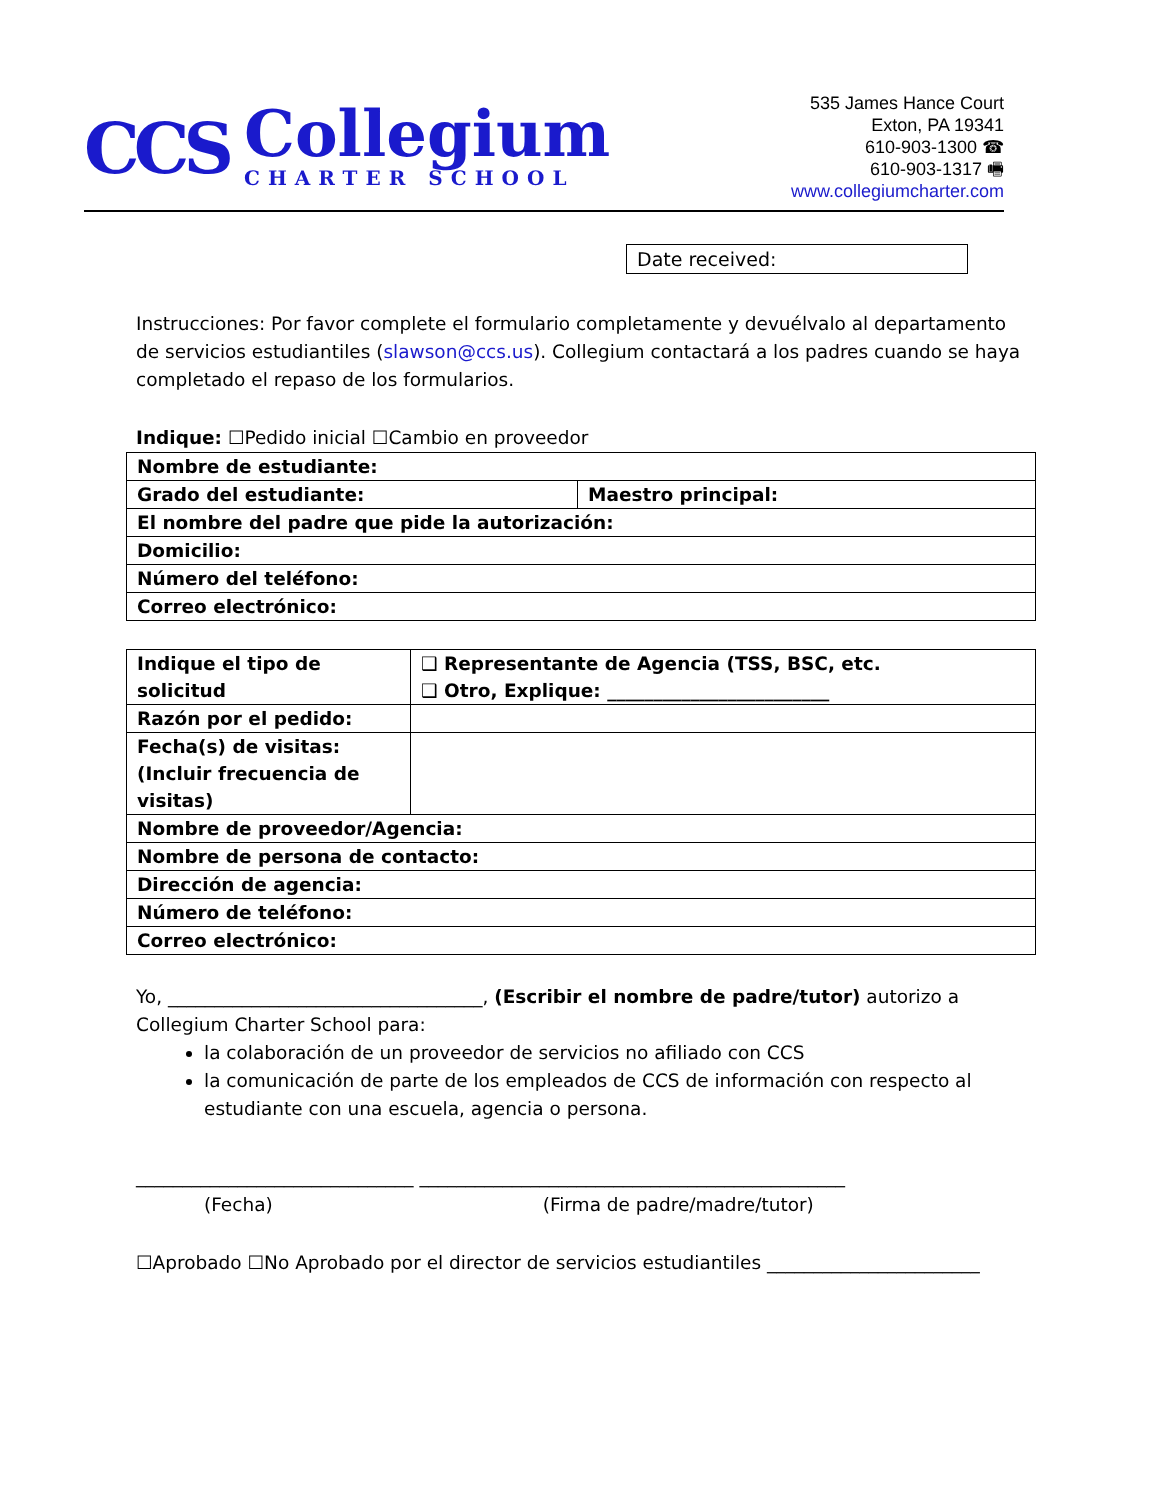CCS
Collegium
CHARTER SCHOOL
535 James Hance Court
Exton, PA 19341
610-903-1300 ☎
610-903-1317 🖷
www.collegiumcharter.com
Date received:
Instrucciones: Por favor complete el formulario completamente y devuélvalo al departamento de servicios estudiantiles (slawson@ccs.us). Collegium contactará a los padres cuando se haya completado el repaso de los formularios.
Indique: ☐Pedido inicial ☐Cambio en proveedor
| Nombre de estudiante: | |
| Grado del estudiante: | Maestro principal: |
| El nombre del padre que pide la autorización: | |
| Domicilio: | |
| Número del teléfono: | |
| Correo electrónico: | |
| Indique el tipo de solicitud | ❑ Representante de Agencia (TSS, BSC, etc. ❑ Otro, Explique: ________________________ |
| Razón por el pedido: | |
| Fecha(s) de visitas: (Incluir frecuencia de visitas) | |
| Nombre de proveedor/Agencia: | |
| Nombre de persona de contacto: | |
| Dirección de agencia: | |
| Número de teléfono: | |
| Correo electrónico: | |
Yo, __________________________________, (Escribir el nombre de padre/tutor) autorizo a Collegium Charter School para:
la colaboración de un proveedor de servicios no afiliado con CCS
la comunicación de parte de los empleados de CCS de información con respecto al estudiante con una escuela, agencia o persona.
______________________________ ______________________________________________
(Fecha) (Firma de padre/madre/tutor)
☐Aprobado ☐No Aprobado por el director de servicios estudiantiles _______________________